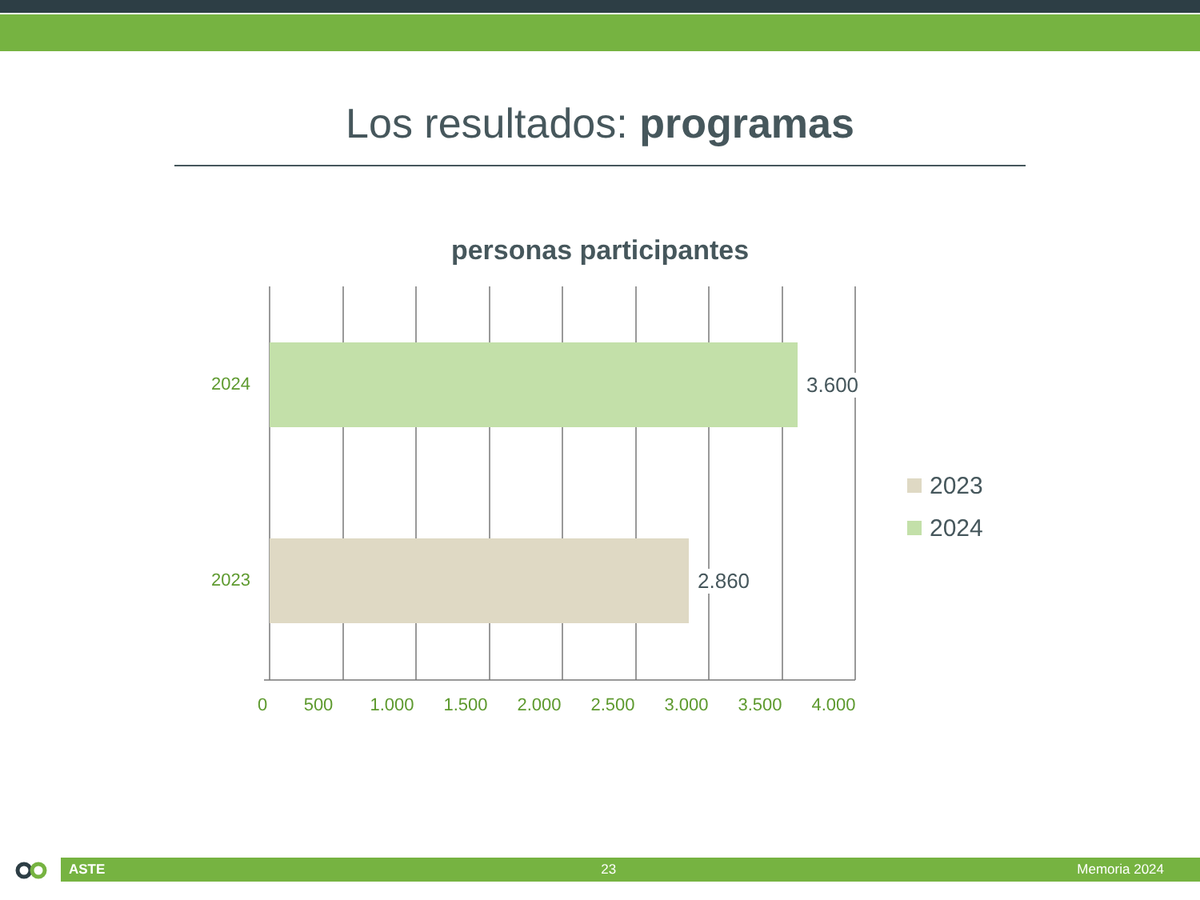Los resultados: programas
personas participantes
2024
2023
3.600
2.860
0 500 1.000 1.500 2.000 2.500 3.000 3.500 4.000
2023
2024
ASTE 23 Memoria 2024